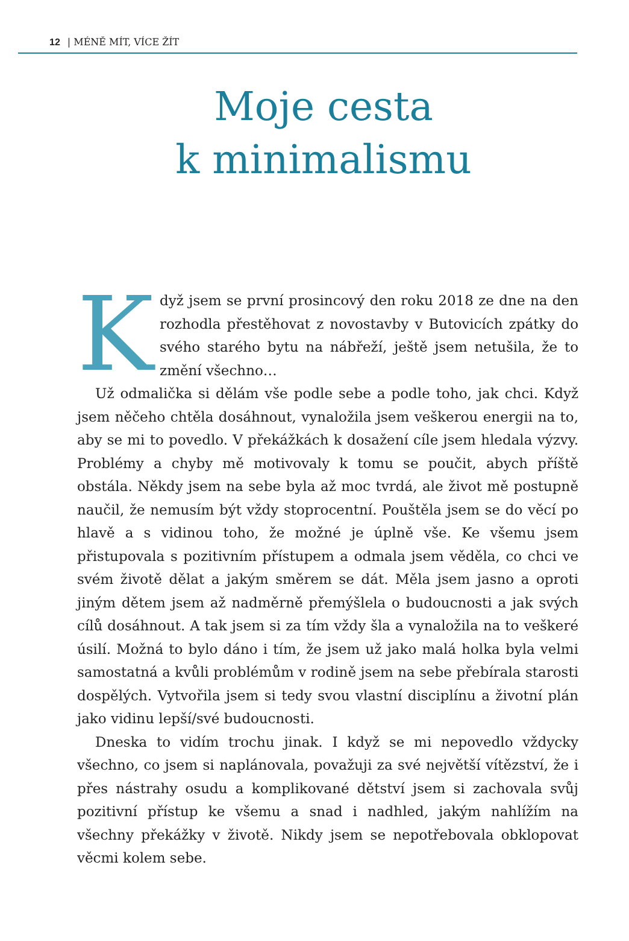12 | MÉNĚ MÍT, VÍCE ŽÍT
Moje cesta
k minimalismu
Když jsem se první prosincový den roku 2018 ze dne na den rozhodla přestěhovat z novostavby v Butovicích zpátky do svého starého bytu na nábřeží, ještě jsem netušila, že to změní všechno…
Už odmalička si dělám vše podle sebe a podle toho, jak chci. Když jsem něčeho chtěla dosáhnout, vynaložila jsem veškerou energii na to, aby se mi to povedlo. V překážkách k dosažení cíle jsem hledala výzvy. Problémy a chyby mě motivovaly k tomu se poučit, abych příště obstála. Někdy jsem na sebe byla až moc tvrdá, ale život mě postupně naučil, že nemusím být vždy stoprocentní. Pouštěla jsem se do věcí po hlavě a s vidinou toho, že možné je úplně vše. Ke všemu jsem přistupovala s pozitivním přístupem a odmala jsem věděla, co chci ve svém životě dělat a jakým směrem se dát. Měla jsem jasno a oproti jiným dětem jsem až nadměrně přemýšlela o budoucnosti a jak svých cílů dosáhnout. A tak jsem si za tím vždy šla a vynaložila na to veškeré úsilí. Možná to bylo dáno i tím, že jsem už jako malá holka byla velmi samostatná a kvůli problémům v rodině jsem na sebe přebírala starosti dospělých. Vytvořila jsem si tedy svou vlastní disciplínu a životní plán jako vidinu lepší/své budoucnosti.
Dneska to vidím trochu jinak. I když se mi nepovedlo vždycky všechno, co jsem si naplánovala, považuji za své největší vítězství, že i přes nástrahy osudu a komplikované dětství jsem si zachovala svůj pozitivní přístup ke všemu a snad i nadhled, jakým nahlížím na všechny překážky v životě. Nikdy jsem se nepotřebovala obklopovat věcmi kolem sebe.